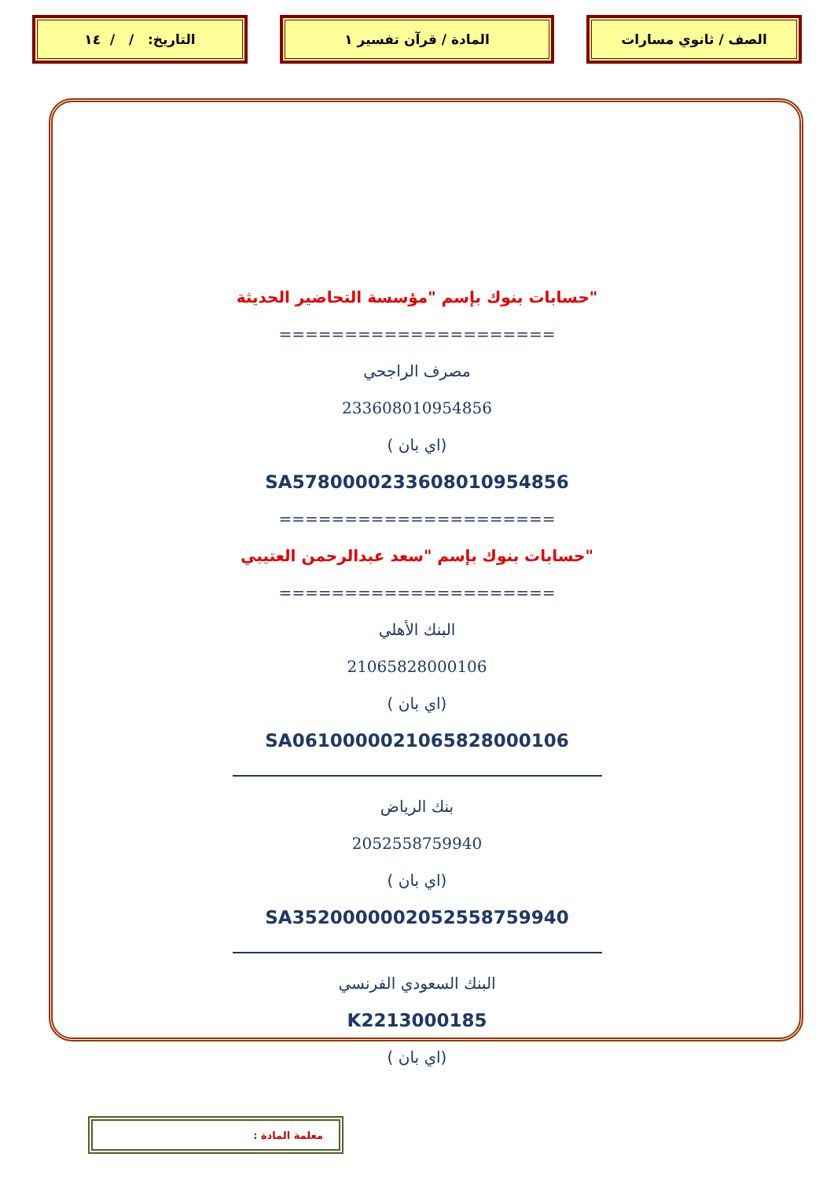الصف / ثانوي مسارات المادة / قرآن تفسير ١ التاريخ: / / ١٤
"حسابات بنوك بإسم "مؤسسة التحاضير الحديثة
=====================
مصرف الراجحي
233608010954856
(اي بان )
SA5780000233608010954856
=====================
"حسابات بنوك بإسم "سعد عبدالرحمن العتيبي
=====================
البنك الأهلي
21065828000106
(اي بان )
SA0610000021065828000106
بنك الرياض
2052558759940
(اي بان )
SA3520000002052558759940
البنك السعودي الفرنسي
K2213000185
(اي بان )
معلمة المادة :